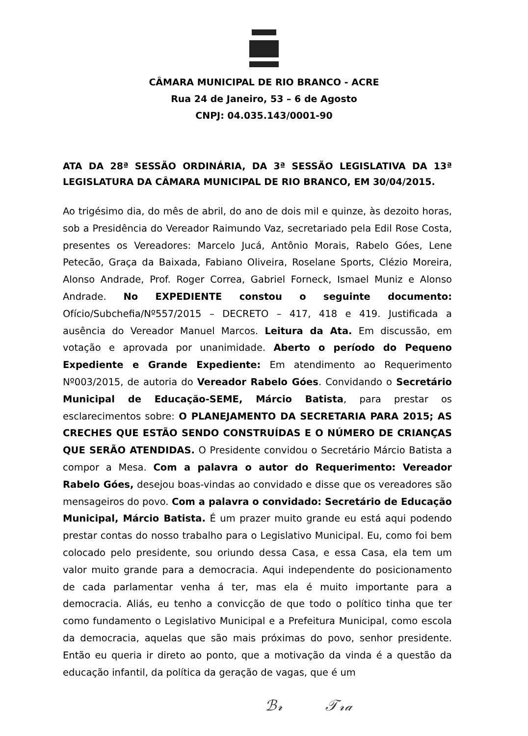CÂMARA MUNICIPAL DE RIO BRANCO - ACRE
Rua 24 de Janeiro, 53 – 6 de Agosto
CNPJ: 04.035.143/0001-90
ATA DA 28ª SESSÃO ORDINÁRIA, DA 3ª SESSÃO LEGISLATIVA DA 13ª LEGISLATURA DA CÂMARA MUNICIPAL DE RIO BRANCO, EM 30/04/2015.
Ao trigésimo dia, do mês de abril, do ano de dois mil e quinze, às dezoito horas, sob a Presidência do Vereador Raimundo Vaz, secretariado pela Edil Rose Costa, presentes os Vereadores: Marcelo Jucá, Antônio Morais, Rabelo Góes, Lene Petecão, Graça da Baixada, Fabiano Oliveira, Roselane Sports, Clézio Moreira, Alonso Andrade, Prof. Roger Correa, Gabriel Forneck, Ismael Muniz e Alonso Andrade. No EXPEDIENTE constou o seguinte documento: Ofício/Subchefia/Nº557/2015 – DECRETO – 417, 418 e 419. Justificada a ausência do Vereador Manuel Marcos. Leitura da Ata. Em discussão, em votação e aprovada por unanimidade. Aberto o período do Pequeno Expediente e Grande Expediente: Em atendimento ao Requerimento Nº003/2015, de autoria do Vereador Rabelo Góes. Convidando o Secretário Municipal de Educação-SEME, Márcio Batista, para prestar os esclarecimentos sobre: O PLANEJAMENTO DA SECRETARIA PARA 2015; AS CRECHES QUE ESTÃO SENDO CONSTRUÍDAS E O NÚMERO DE CRIANÇAS QUE SERÃO ATENDIDAS. O Presidente convidou o Secretário Márcio Batista a compor a Mesa. Com a palavra o autor do Requerimento: Vereador Rabelo Góes, desejou boas-vindas ao convidado e disse que os vereadores são mensageiros do povo. Com a palavra o convidado: Secretário de Educação Municipal, Márcio Batista. É um prazer muito grande eu está aqui podendo prestar contas do nosso trabalho para o Legislativo Municipal. Eu, como foi bem colocado pelo presidente, sou oriundo dessa Casa, e essa Casa, ela tem um valor muito grande para a democracia. Aqui independente do posicionamento de cada parlamentar venha á ter, mas ela é muito importante para a democracia. Aliás, eu tenho a convicção de que todo o político tinha que ter como fundamento o Legislativo Municipal e a Prefeitura Municipal, como escola da democracia, aquelas que são mais próximas do povo, senhor presidente. Então eu queria ir direto ao ponto, que a motivação da vinda é a questão da educação infantil, da política da geração de vagas, que é um
ℬ𝓇 𝒯𝓇𝒶